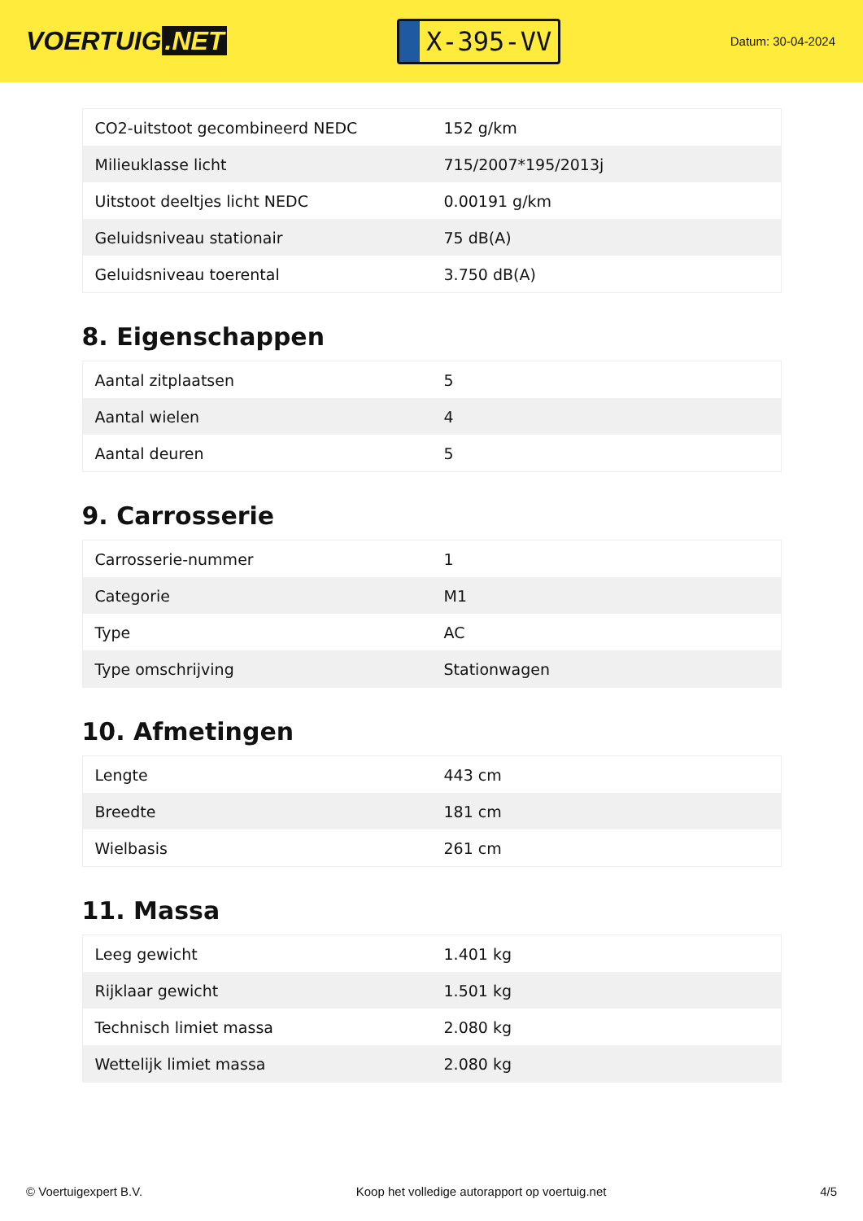VOERTUIG.NET
X-395-VV
Datum: 30-04-2024
| CO2-uitstoot gecombineerd NEDC | 152 g/km |
| Milieuklasse licht | 715/2007*195/2013j |
| Uitstoot deeltjes licht NEDC | 0.00191 g/km |
| Geluidsniveau stationair | 75 dB(A) |
| Geluidsniveau toerental | 3.750 dB(A) |
8. Eigenschappen
| Aantal zitplaatsen | 5 |
| Aantal wielen | 4 |
| Aantal deuren | 5 |
9. Carrosserie
| Carrosserie-nummer | 1 |
| Categorie | M1 |
| Type | AC |
| Type omschrijving | Stationwagen |
10. Afmetingen
| Lengte | 443 cm |
| Breedte | 181 cm |
| Wielbasis | 261 cm |
11. Massa
| Leeg gewicht | 1.401 kg |
| Rijklaar gewicht | 1.501 kg |
| Technisch limiet massa | 2.080 kg |
| Wettelijk limiet massa | 2.080 kg |
© Voertuigexpert B.V. Koop het volledige autorapport op voertuig.net 4/5